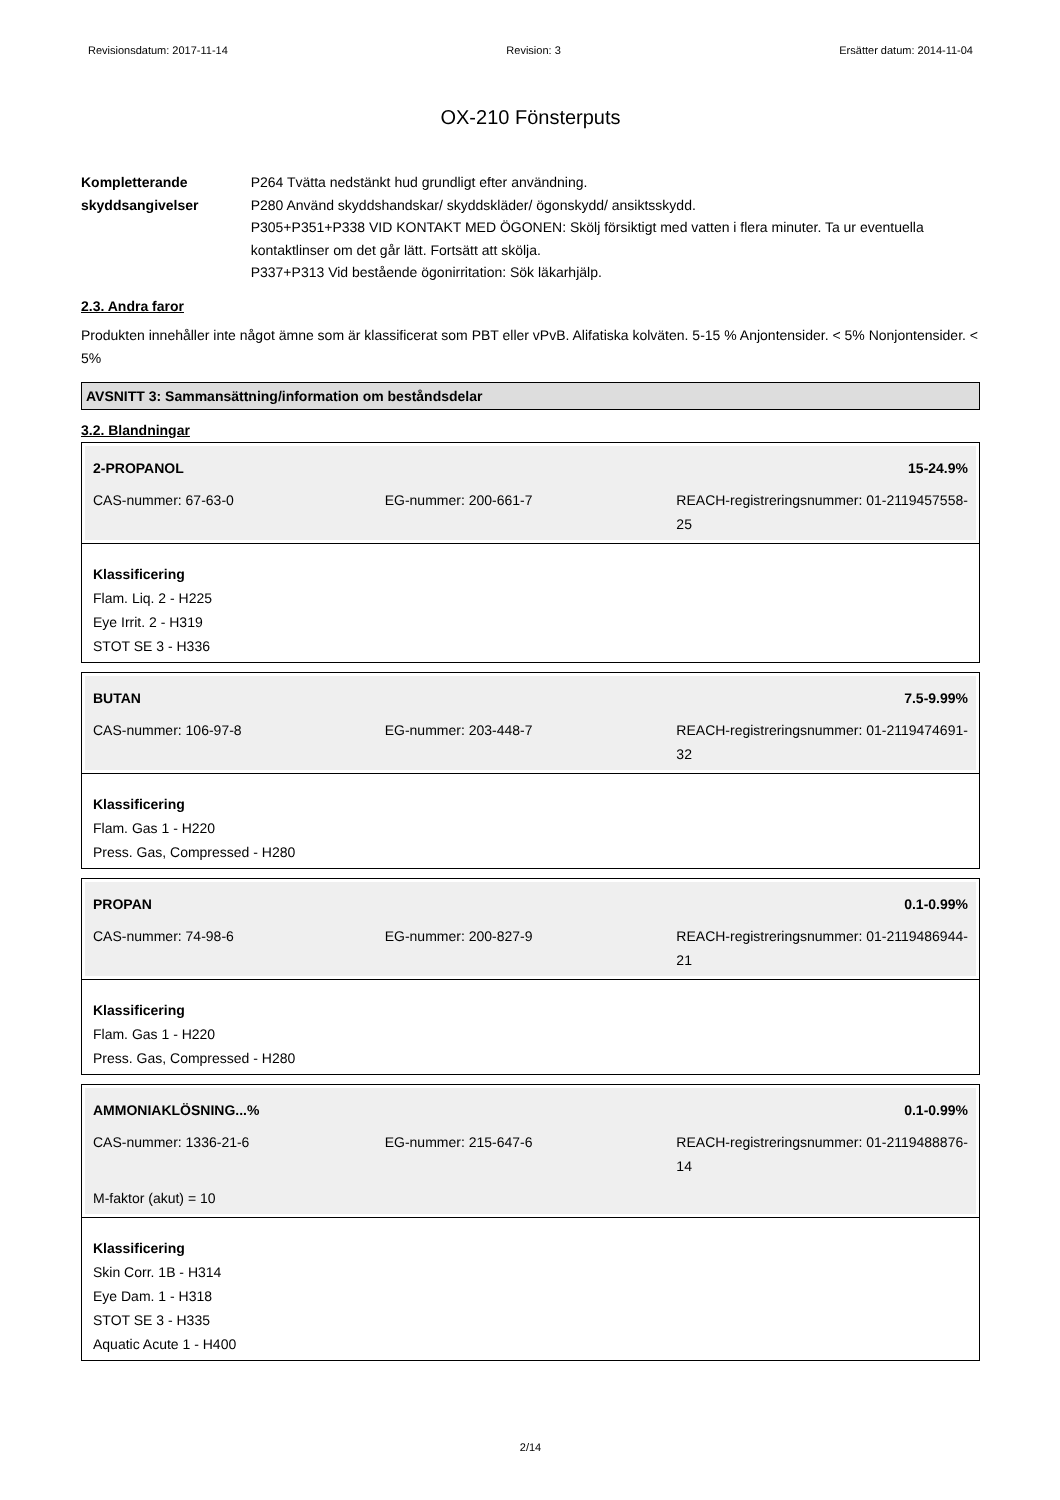Revisionsdatum: 2017-11-14 Revision: 3 Ersätter datum: 2014-11-04
OX-210 Fönsterputs
Kompletterande skyddsangivelser
P264 Tvätta nedstänkt hud grundligt efter användning.
P280 Använd skyddshandskar/ skyddskläder/ ögonskydd/ ansiktsskydd.
P305+P351+P338 VID KONTAKT MED ÖGONEN: Skölj försiktigt med vatten i flera minuter. Ta ur eventuella kontaktlinser om det går lätt. Fortsätt att skölja.
P337+P313 Vid bestående ögonirritation: Sök läkarhjälp.
2.3. Andra faror
Produkten innehåller inte något ämne som är klassificerat som PBT eller vPvB. Alifatiska kolväten. 5-15 % Anjontensider. < 5% Nonjontensider. < 5%
AVSNITT 3: Sammansättning/information om beståndsdelar
3.2. Blandningar
2-PROPANOL 15-24.9%
CAS-nummer: 67-63-0 EG-nummer: 200-661-7 REACH-registreringsnummer: 01-2119457558-25
Klassificering
Flam. Liq. 2 - H225
Eye Irrit. 2 - H319
STOT SE 3 - H336
BUTAN 7.5-9.99%
CAS-nummer: 106-97-8 EG-nummer: 203-448-7 REACH-registreringsnummer: 01-2119474691-32
Klassificering
Flam. Gas 1 - H220
Press. Gas, Compressed - H280
PROPAN 0.1-0.99%
CAS-nummer: 74-98-6 EG-nummer: 200-827-9 REACH-registreringsnummer: 01-2119486944-21
Klassificering
Flam. Gas 1 - H220
Press. Gas, Compressed - H280
AMMONIAKLÖSNING...% 0.1-0.99%
CAS-nummer: 1336-21-6 EG-nummer: 215-647-6 REACH-registreringsnummer: 01-2119488876-14
M-faktor (akut) = 10
Klassificering
Skin Corr. 1B - H314
Eye Dam. 1 - H318
STOT SE 3 - H335
Aquatic Acute 1 - H400
2/14